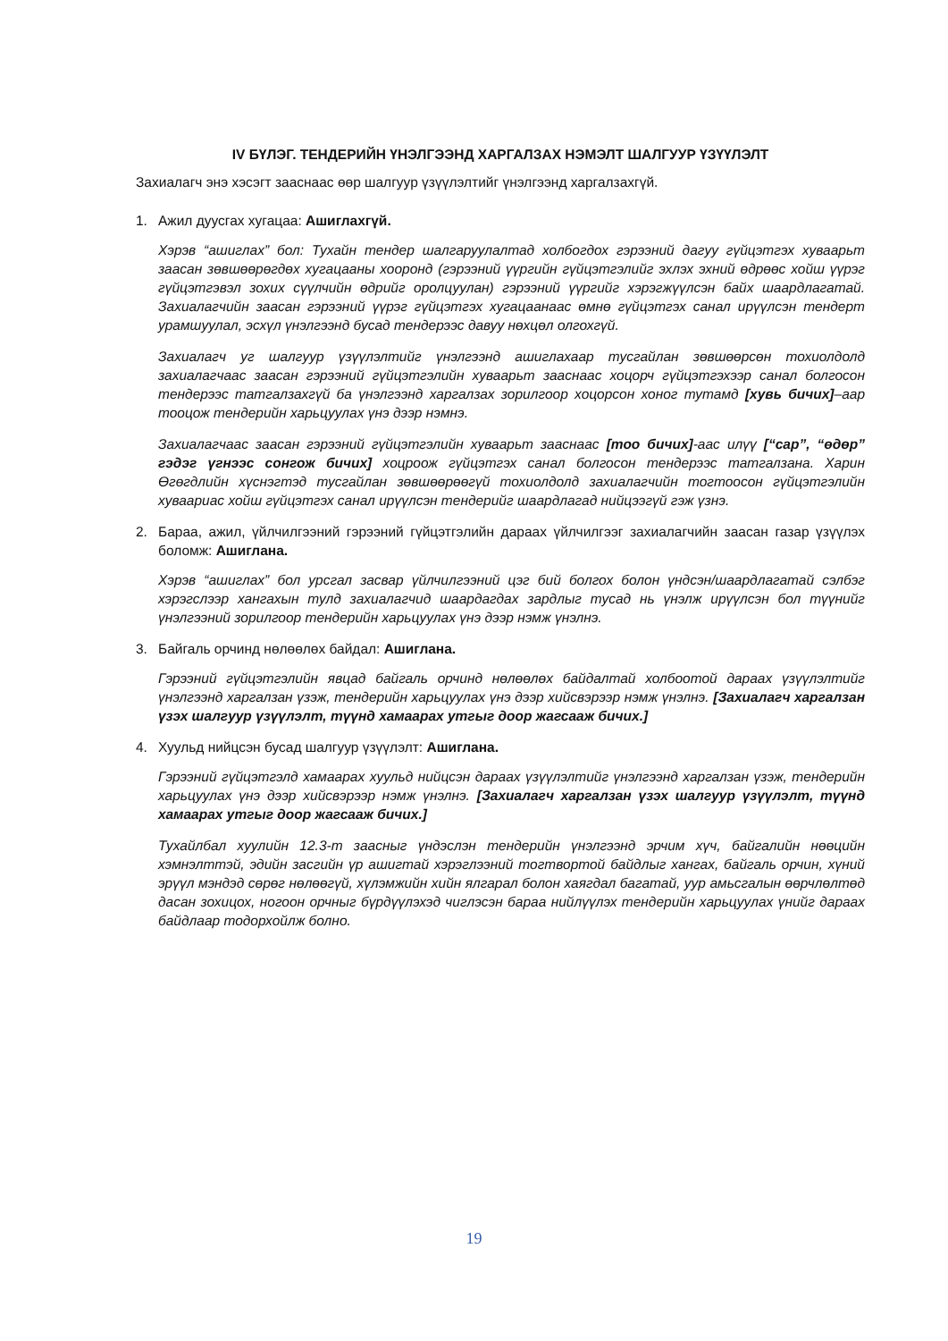IV БҮЛЭГ. ТЕНДЕРИЙН ҮНЭЛГЭЭНД ХАРГАЛЗАХ НЭМЭЛТ ШАЛГУУР ҮЗҮҮЛЭЛТ
Захиалагч энэ хэсэгт зааснаас өөр шалгуур үзүүлэлтийг үнэлгээнд харгалзахгүй.
1. Ажил дуусгах хугацаа: Ашиглахгүй.
Хэрэв “ашиглах” бол: Тухайн тендер шалгаруулалтад холбогдох гэрээний дагуу гүйцэтгэх хуваарьт заасан зөвшөөрөгдөх хугацааны хооронд (гэрээний үүргийн гүйцэтгэлийг эхлэх эхний өдрөөс хойш үүрэг гүйцэтгэвэл зохих сүүлчийн өдрийг оролцуулан) гэрээний үүргийг хэрэгжүүлсэн байх шаардлагатай. Захиалагчийн заасан гэрээний үүрэг гүйцэтгэх хугацаанаас өмнө гүйцэтгэх санал ирүүлсэн тендерт урамшуулал, эсхүл үнэлгээнд бусад тендерээс давуу нөхцөл олгохгүй.
Захиалагч уг шалгуур үзүүлэлтийг үнэлгээнд ашиглахаар тусгайлан зөвшөөрсөн тохиолдолд захиалагчаас заасан гэрээний гүйцэтгэлийн хуваарьт зааснаас хоцорч гүйцэтгэхээр санал болгосон тендерээс татгалзахгүй ба үнэлгээнд харгалзах зорилгоор хоцорсон хоног тутамд [хувь бичих]–аар тооцож тендерийн харьцуулах үнэ дээр нэмнэ.
Захиалагчаас заасан гэрээний гүйцэтгэлийн хуваарьт зааснаас [тоо бичих]-аас илүү [“сар”, “өдөр” гэдэг үгнээс сонгож бичих] хоцроож гүйцэтгэх санал болгосон тендерээс татгалзана. Харин Өгөгдлийн хүснэгтэд тусгайлан зөвшөөрөөгүй тохиолдолд захиалагчийн тогтоосон гүйцэтгэлийн хуваариас хойш гүйцэтгэх санал ирүүлсэн тендерийг шаардлагад нийцээгүй гэж үзнэ.
2. Бараа, ажил, үйлчилгээний гэрээний гүйцэтгэлийн дараах үйлчилгээг захиалагчийн заасан газар үзүүлэх боломж: Ашиглана.
Хэрэв “ашиглах” бол урсгал засвар үйлчилгээний цэг бий болгох болон үндсэн/шаардлагатай сэлбэг хэрэгслээр хангахын тулд захиалагчид шаардагдах зардлыг тусад нь үнэлж ирүүлсэн бол түүнийг үнэлгээний зорилгоор тендерийн харьцуулах үнэ дээр нэмж үнэлнэ.
3. Байгаль орчинд нөлөөлөх байдал: Ашиглана.
Гэрээний гүйцэтгэлийн явцад байгаль орчинд нөлөөлөх байдалтай холбоотой дараах үзүүлэлтийг үнэлгээнд харгалзан үзэж, тендерийн харьцуулах үнэ дээр хийсвэрээр нэмж үнэлнэ. [Захиалагч харгалзан үзэх шалгуур үзүүлэлт, түүнд хамаарах утгыг доор жагсааж бичих.]
4. Хуульд нийцсэн бусад шалгуур үзүүлэлт: Ашиглана.
Гэрээний гүйцэтгэлд хамаарах хуульд нийцсэн дараах үзүүлэлтийг үнэлгээнд харгалзан үзэж, тендерийн харьцуулах үнэ дээр хийсвэрээр нэмж үнэлнэ. [Захиалагч харгалзан үзэх шалгуур үзүүлэлт, түүнд хамаарах утгыг доор жагсааж бичих.]
Тухайлбал хуулийн 12.3-т заасныг үндэслэн тендерийн үнэлгээнд эрчим хүч, байгалийн нөөцийн хэмнэлттэй, эдийн засгийн үр ашигтай хэрэглээний тогтвортой байдлыг хангах, байгаль орчин, хүний эрүүл мэндэд сөрөг нөлөөгүй, хүлэмжийн хийн ялгарал болон хаягдал багатай, уур амьсгалын өөрчлөлтөд дасан зохицох, ногоон орчныг бүрдүүлэхэд чиглэсэн бараа нийлүүлэх тендерийн харьцуулах үнийг дараах байдлаар тодорхойлж болно.
19